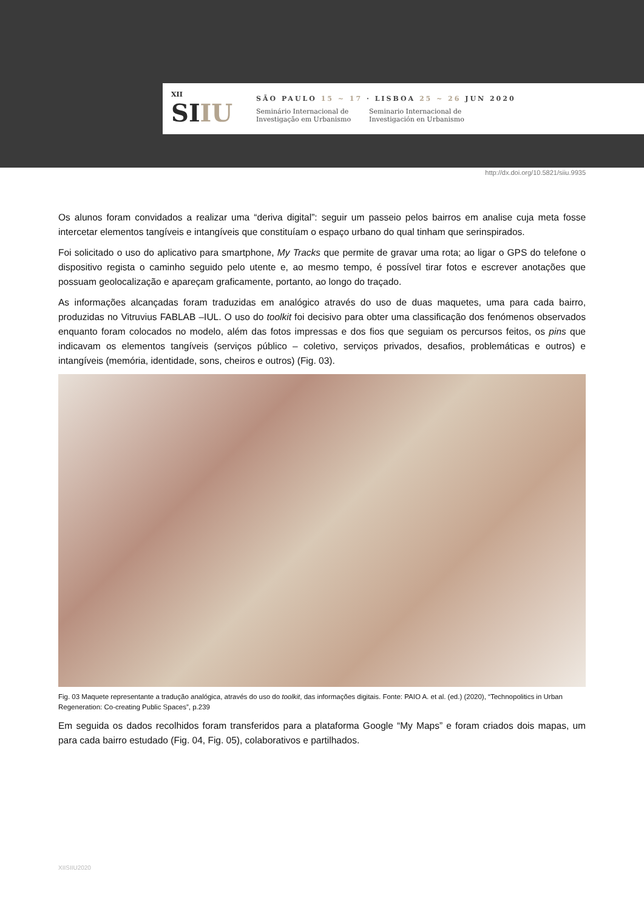XII
SIIU
SÃO PAULO 15 ~ 17 · LISBOA 25 ~ 26 JUN 2020
Seminário Internacional de
Investigação em Urbanismo
Seminario Internacional de
Investigación en Urbanismo
http://dx.doi.org/10.5821/siiu.9935
Os alunos foram convidados a realizar uma “deriva digital”: seguir um passeio pelos bairros em analise cuja meta fosse intercetar elementos tangíveis e intangíveis que constituíam o espaço urbano do qual tinham que serinspirados.
Foi solicitado o uso do aplicativo para smartphone, My Tracks que permite de gravar uma rota; ao ligar o GPS do telefone o dispositivo regista o caminho seguido pelo utente e, ao mesmo tempo, é possível tirar fotos e escrever anotações que possuam geolocalização e apareçam graficamente, portanto, ao longo do traçado.
As informações alcançadas foram traduzidas em analógico através do uso de duas maquetes, uma para cada bairro, produzidas no Vitruvius FABLAB –IUL. O uso do toolkit foi decisivo para obter uma classificação dos fenómenos observados enquanto foram colocados no modelo, além das fotos impressas e dos fios que seguiam os percursos feitos, os pins que indicavam os elementos tangíveis (serviços público – coletivo, serviços privados, desafios, problemáticas e outros) e intangíveis (memória, identidade, sons, cheiros e outros) (Fig. 03).
Fig. 03 Maquete representante a tradução analógica, através do uso do toolkit, das informações digitais. Fonte: PAIO A. et al. (ed.) (2020), “Technopolitics in Urban Regeneration: Co-creating Public Spaces”, p.239
Em seguida os dados recolhidos foram transferidos para a plataforma Google “My Maps” e foram criados dois mapas, um para cada bairro estudado (Fig. 04, Fig. 05), colaborativos e partilhados.
XIISIIU2020